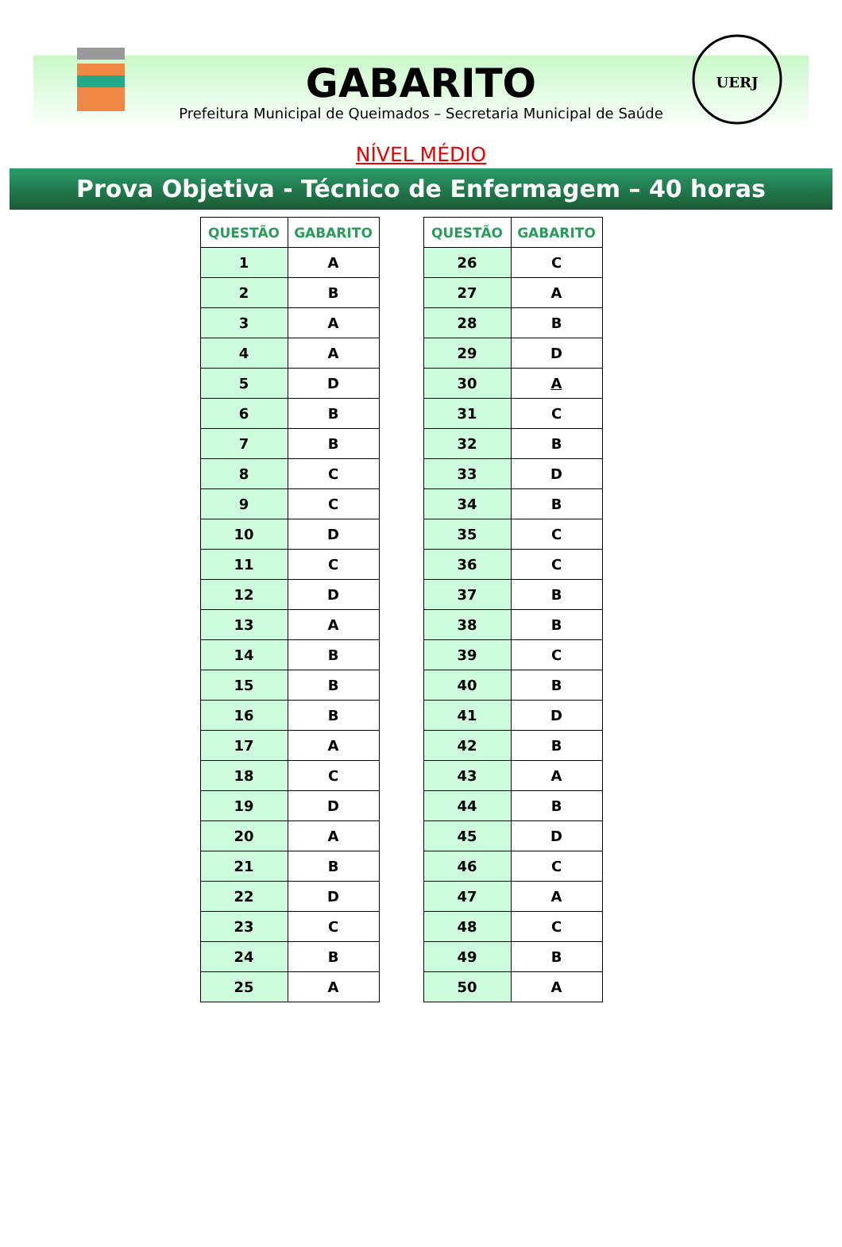UERJ
GABARITO
Prefeitura Municipal de Queimados – Secretaria Municipal de Saúde
NÍVEL MÉDIO
Prova Objetiva - Técnico de Enfermagem – 40 horas
| QUESTÃO | GABARITO |
| --- | --- |
| 1 | A |
| 2 | B |
| 3 | A |
| 4 | A |
| 5 | D |
| 6 | B |
| 7 | B |
| 8 | C |
| 9 | C |
| 10 | D |
| 11 | C |
| 12 | D |
| 13 | A |
| 14 | B |
| 15 | B |
| 16 | B |
| 17 | A |
| 18 | C |
| 19 | D |
| 20 | A |
| 21 | B |
| 22 | D |
| 23 | C |
| 24 | B |
| 25 | A |
| QUESTÃO | GABARITO |
| --- | --- |
| 26 | C |
| 27 | A |
| 28 | B |
| 29 | D |
| 30 | A |
| 31 | C |
| 32 | B |
| 33 | D |
| 34 | B |
| 35 | C |
| 36 | C |
| 37 | B |
| 38 | B |
| 39 | C |
| 40 | B |
| 41 | D |
| 42 | B |
| 43 | A |
| 44 | B |
| 45 | D |
| 46 | C |
| 47 | A |
| 48 | C |
| 49 | B |
| 50 | A |